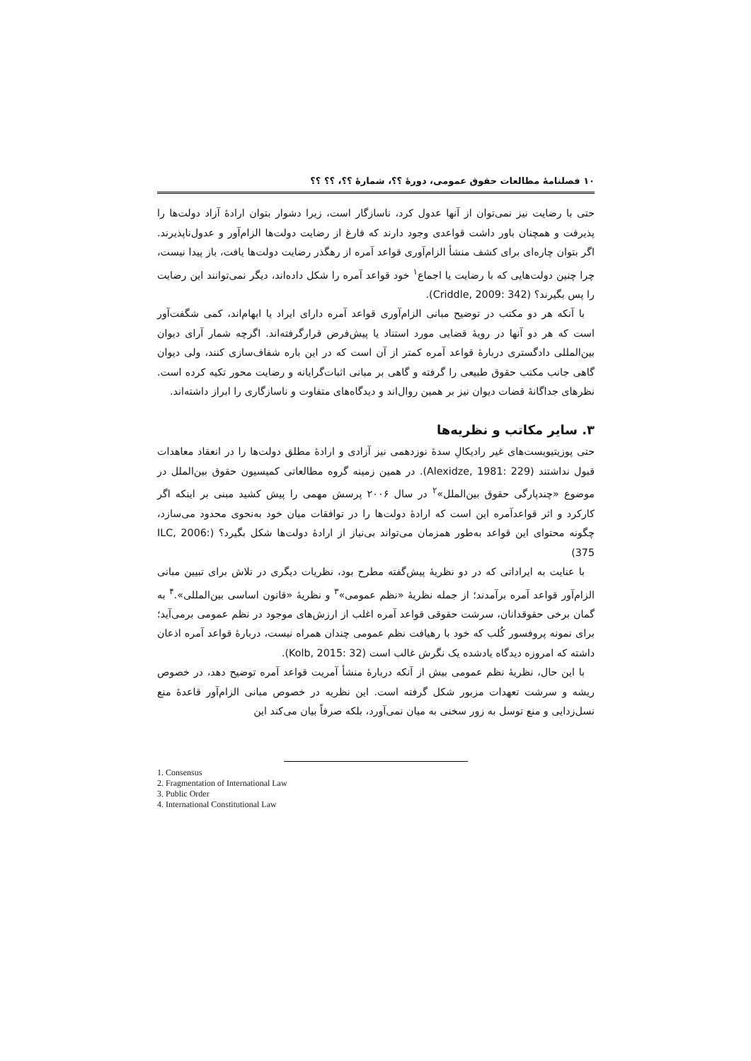۱۰ فصلنامۀ مطالعات حقوق عمومی، دورۀ ؟؟، شمارۀ ؟؟، ؟؟ ؟؟
حتی با رضایت نیز نمی‌توان از آنها عدول کرد، ناسازگار است، زیرا دشوار بتوان ارادۀ آزاد دولت‌ها را پذیرفت و همچنان باور داشت قواعدی وجود دارند که فارغ از رضایت دولت‌ها الزام‌آور و عدول‌ناپذیرند. اگر بتوان چاره‌ای برای کشف منشأ الزام‌آوری قواعد آمره از رهگذر رضایت دولت‌ها یافت، باز پیدا نیست، چرا چنین دولت‌هایی که با رضایت یا اجماع<sup>۱</sup> خود قواعد آمره را شکل داده‌اند، دیگر نمی‌توانند این رضایت را پس بگیرند؟ (Criddle, 2009: 342).
با آنکه هر دو مکتب در توضیح مبانی الزام‌آوری قواعد آمره دارای ایراد یا ابهام‌اند، کمی شگفت‌آور است که هر دو آنها در رویۀ قضایی مورد استناد یا پیش‌فرض قرارگرفته‌اند. اگرچه شمار آرای دیوان بین‌المللی دادگستری دربارۀ قواعد آمره کمتر از آن است که در این باره شفاف‌سازی کنند، ولی دیوان گاهی جانب مکتب حقوق طبیعی را گرفته و گاهی بر مبانی اثبات‌گرایانه و رضایت محور تکیه کرده است. نظرهای جداگانۀ قضات دیوان نیز بر همین روال‌اند و دیدگاه‌های متفاوت و ناسازگاری را ابراز داشته‌اند.
۳. سایر مکاتب و نظریه‌ها
حتی پوزیتیویست‌های غیر رادیکالِ سدۀ نوزدهمی نیز آزادی و ارادۀ مطلق دولت‌ها را در انعقاد معاهدات قبول نداشتند (Alexidze, 1981: 229). در همین زمینه گروه مطالعاتی کمیسیون حقوق بین‌الملل در موضوع «چندپارگی حقوق بین‌الملل»<sup>۲</sup> در سال ۲۰۰۶ پرسش مهمی را پیش کشید مبنی بر اینکه اگر کارکرد و اثر قواعدآمره این است که ارادۀ دولت‌ها را در توافقات میان خود به‌نحوی محدود می‌سازد، چگونه محتوای این قواعد به‌طور همزمان می‌تواند بی‌نیاز از ارادۀ دولت‌ها شکل بگیرد؟ (ILC, 2006: 375)
با عنایت به ایراداتی که در دو نظریۀ پیش‌گفته مطرح بود، نظریات دیگری در تلاش برای تبیین مبانی الزام‌آور قواعد آمره برآمدند؛ از جمله نظریۀ «نظم عمومی»<sup>۳</sup> و نظریۀ «قانون اساسی بین‌المللی».<sup>۴</sup> به گمان برخی حقوقدانان، سرشت حقوقی قواعد آمره اغلب از ارزش‌های موجود در نظم عمومی برمی‌آید؛ برای نمونه پروفسور کُلب که خود با رهیافت نظم عمومی چندان همراه نیست، دربارۀ قواعد آمره اذعان داشته که امروزه دیدگاه یادشده یک نگرش غالب است (Kolb, 2015: 32).
با این حال، نظریۀ نظم عمومی بیش از آنکه دربارۀ منشأ آمریت قواعد آمره توضیح دهد، در خصوص ریشه و سرشت تعهدات مزبور شکل گرفته است. این نظریه در خصوص مبانی الزام‌آور قاعدۀ منع نسل‌زدایی و منع توسل به زور سخنی به میان نمی‌آورد، بلکه صرفاً بیان می‌کند این
1. Consensus
2. Fragmentation of International Law
3. Public Order
4. International Constitutional Law